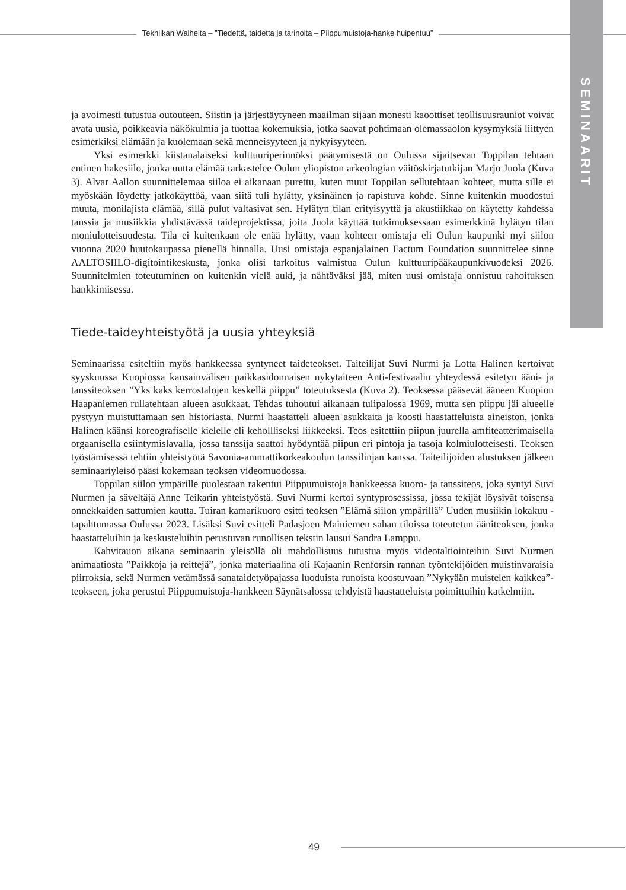Tekniikan Waiheita – ”Tiedettä, taidetta ja tarinoita – Piippumuistoja-hanke huipentuu”
SEMINAARIT
ja avoimesti tutustua outouteen. Siistin ja järjestäytyneen maailman sijaan monesti kaoottiset teollisuusrauniot voivat avata uusia, poikkeavia näkökulmia ja tuottaa kokemuksia, jotka saavat pohtimaan olemassaolon kysymyksiä liittyen esimerkiksi elämään ja kuolemaan sekä menneisyyteen ja nykyisyyteen.
Yksi esimerkki kiistanalaiseksi kulttuuriperinnöksi päätymisestä on Oulussa sijaitsevan Toppilan tehtaan entinen hakesiilo, jonka uutta elämää tarkastelee Oulun yliopiston arkeologian väitöskirjatutkijan Marjo Juola (Kuva 3). Alvar Aallon suunnittelemaa siiloa ei aikanaan purettu, kuten muut Toppilan sellutehtaan kohteet, mutta sille ei myöskään löydetty jatkokäyttöä, vaan siitä tuli hylätty, yksinäinen ja rapistuva kohde. Sinne kuitenkin muodostui muuta, monilajista elämää, sillä pulut valtasivat sen. Hylätyn tilan erityisyyttä ja akustiikkaa on käytetty kahdessa tanssia ja musiikkia yhdistävässä taideprojektissa, joita Juola käyttää tutkimuksessaan esimerkkinä hylätyn tilan moniulotteisuudesta. Tila ei kuitenkaan ole enää hylätty, vaan kohteen omistaja eli Oulun kaupunki myi siilon vuonna 2020 huutokaupassa pienellä hinnalla. Uusi omistaja espanjalainen Factum Foundation suunnittelee sinne AALTOSIILO-digitointikeskusta, jonka olisi tarkoitus valmistua Oulun kulttuuripääkaupunkivuodeksi 2026. Suunnitelmien toteutuminen on kuitenkin vielä auki, ja nähtäväksi jää, miten uusi omistaja onnistuu rahoituksen hankkimisessa.
Tiede-taideyhteistyötä ja uusia yhteyksiä
Seminaarissa esiteltiin myös hankkeessa syntyneet taideteokset. Taiteilijat Suvi Nurmi ja Lotta Halinen kertoivat syyskuussa Kuopiossa kansainvälisen paikkasidonnaisen nykytaiteen Anti-festivaalin yhteydessä esitetyn ääni- ja tanssiteoksen ”Yks kaks kerrostalojen keskellä piippu” toteutuksesta (Kuva 2). Teoksessa pääsevät ääneen Kuopion Haapaniemen rullatehtaan alueen asukkaat. Tehdas tuhoutui aikanaan tulipalossa 1969, mutta sen piippu jäi alueelle pystyyn muistuttamaan sen historiasta. Nurmi haastatteli alueen asukkaita ja koosti haastatteluista aineiston, jonka Halinen käänsi koreografiselle kielelle eli kehollliseksi liikkeeksi. Teos esitettiin piipun juurella amfiteatterimaisella orgaanisella esiintymislavalla, jossa tanssija saattoi hyödyntää piipun eri pintoja ja tasoja kolmiulotteisesti. Teoksen työstämisessä tehtiin yhteistyötä Savonia-ammattikorkeakoulun tanssilinjan kanssa. Taiteilijoiden alustuksen jälkeen seminaariyleisö pääsi kokemaan teoksen videomuodossa.
Toppilan siilon ympärille puolestaan rakentui Piippumuistoja hankkeessa kuoro- ja tanssiteos, joka syntyi Suvi Nurmen ja säveltäjä Anne Teikarin yhteistyöstä. Suvi Nurmi kertoi syntyprosessissa, jossa tekijät löysivät toisensa onnekkaiden sattumien kautta. Tuiran kamarikuoro esitti teoksen ”Elämä siilon ympärillä” Uuden musiikin lokakuu -tapahtumassa Oulussa 2023. Lisäksi Suvi esitteli Padasjoen Mainiemen sahan tiloissa toteutetun ääniteoksen, jonka haastatteluihin ja keskusteluihin perustuvan runollisen tekstin lausui Sandra Lamppu.
Kahvitauon aikana seminaarin yleisöllä oli mahdollisuus tutustua myös videotaltiointeihin Suvi Nurmen animaatiosta ”Paikkoja ja reittejä”, jonka materiaalina oli Kajaanin Renforsin rannan työntekijöiden muistinvaraisia piirroksia, sekä Nurmen vetämässä sanataidetyöpajassa luoduista runoista koostuvaan ”Nykyään muistelen kaikkea”-teokseen, joka perustui Piippumuistoja-hankkeen Säynätsalossa tehdyistä haastatteluista poimittuihin katkelmiin.
49